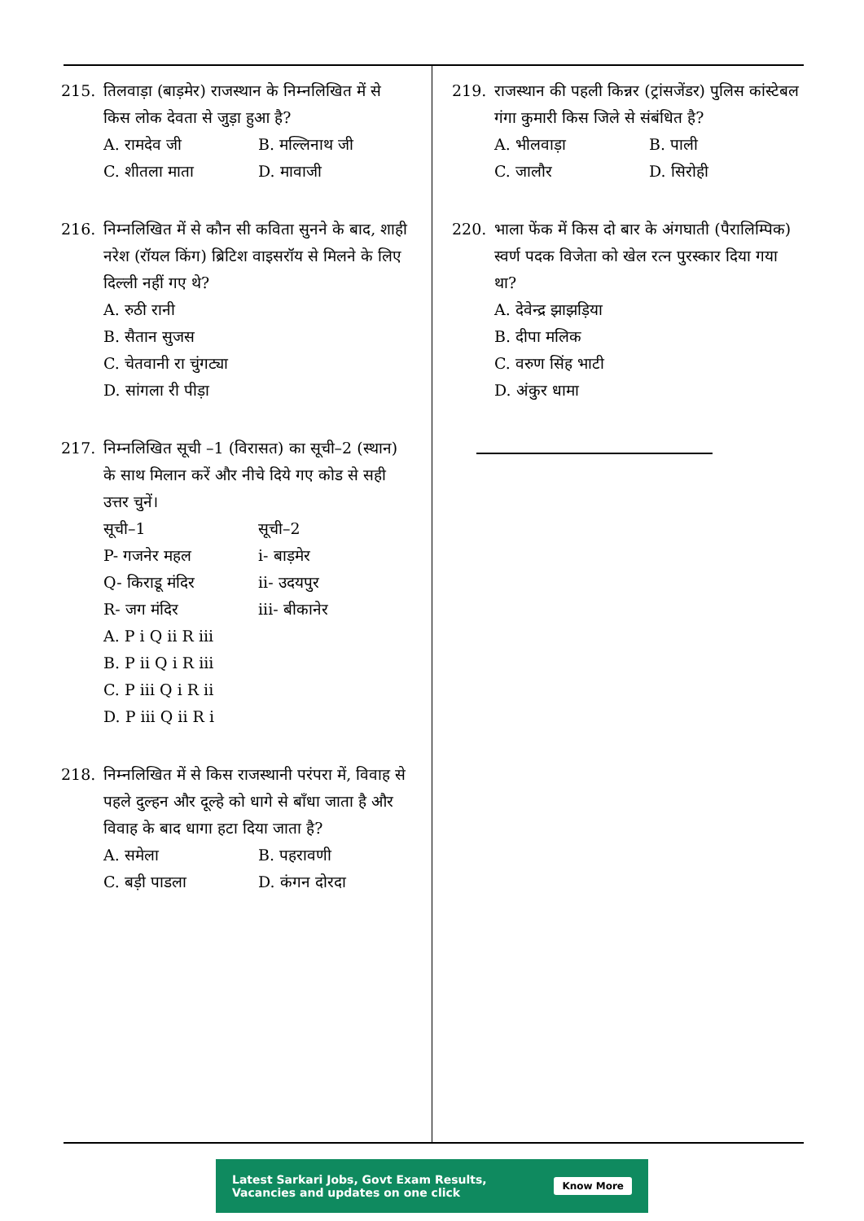215. तिलवाड़ा (बाड़मेर) राजस्थान के निम्नलिखित में से किस लोक देवता से जुड़ा हुआ है?
A. रामदेव जी B. मल्लिनाथ जी C. शीतला माता D. मावाजी
216. निम्नलिखित में से कौन सी कविता सुनने के बाद, शाही नरेश (रॉयल किंग) ब्रिटिश वाइसरॉय से मिलने के लिए दिल्ली नहीं गए थे?
A. रुठी रानी
B. सैतान सुजस
C. चेतवानी रा चुंगट्या
D. सांगला री पीड़ा
217. निम्नलिखित सूची –1 (विरासत) का सूची–2 (स्थान) के साथ मिलान करें और नीचे दिये गए कोड से सही उत्तर चुनें।
सूची–1 सूची–2 P- गजनेर महल i- बाड़मेर Q- किराडू मंदिर ii- उदयपुर R- जग मंदिर iii- बीकानेर
A. P i Q ii R iii
B. P ii Q i R iii
C. P iii Q i R ii
D. P iii Q ii R i
218. निम्नलिखित में से किस राजस्थानी परंपरा में, विवाह से पहले दुल्हन और दूल्हे को धागे से बाँधा जाता है और विवाह के बाद धागा हटा दिया जाता है?
A. समेला B. पहरावणी C. बड़ी पाडला D. कंगन दोरदा
219. राजस्थान की पहली किन्नर (ट्रांसजेंडर) पुलिस कांस्टेबल गंगा कुमारी किस जिले से संबंधित है?
A. भीलवाड़ा B. पाली C. जालौर D. सिरोही
220. भाला फेंक में किस दो बार के अंगघाती (पैरालिम्पिक) स्वर्ण पदक विजेता को खेल रत्न पुरस्कार दिया गया था?
A. देवेन्द्र झाझड़िया
B. दीपा मलिक
C. वरुण सिंह भाटी
D. अंकुर धामा
Latest Sarkari Jobs, Govt Exam Results,
Vacancies and updates on one click Know More